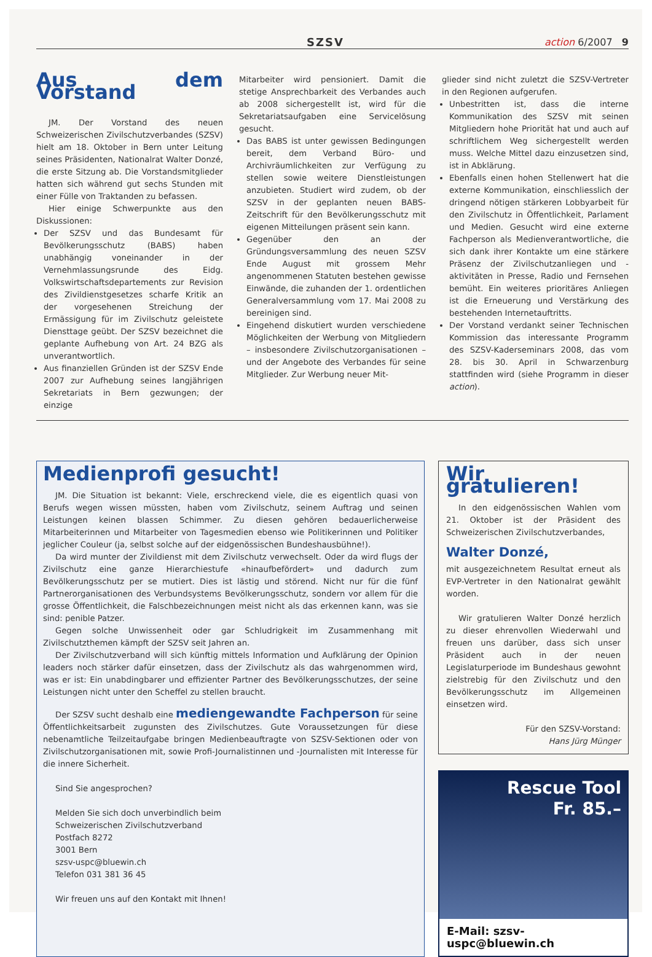SZSV action 6/2007 9
Aus dem Vorstand
JM. Der Vorstand des neuen Schweizerischen Zivilschutzverbandes (SZSV) hielt am 18. Oktober in Bern unter Leitung seines Präsidenten, Nationalrat Walter Donzé, die erste Sitzung ab. Die Vorstandsmitglieder hatten sich während gut sechs Stunden mit einer Fülle von Traktanden zu befassen.
Hier einige Schwerpunkte aus den Diskussionen:
Der SZSV und das Bundesamt für Bevölkerungsschutz (BABS) haben unabhängig voneinander in der Vernehmlassungsrunde des Eidg. Volkswirtschaftsdepartements zur Revision des Zivildienstgesetzes scharfe Kritik an der vorgesehenen Streichung der Ermässigung für im Zivilschutz geleistete Diensttage geübt. Der SZSV bezeichnet die geplante Aufhebung von Art. 24 BZG als unverantwortlich.
Aus finanziellen Gründen ist der SZSV Ende 2007 zur Aufhebung seines langjährigen Sekretariats in Bern gezwungen; der einzige
Mitarbeiter wird pensioniert. Damit die stetige Ansprechbarkeit des Verbandes auch ab 2008 sichergestellt ist, wird für die Sekretariatsaufgaben eine Servicelösung gesucht.
Das BABS ist unter gewissen Bedingungen bereit, dem Verband Büro- und Archivräumlichkeiten zur Verfügung zu stellen sowie weitere Dienstleistungen anzubieten. Studiert wird zudem, ob der SZSV in der geplanten neuen BABS-Zeitschrift für den Bevölkerungsschutz mit eigenen Mitteilungen präsent sein kann.
Gegenüber den an der Gründungsversammlung des neuen SZSV Ende August mit grossem Mehr angenommenen Statuten bestehen gewisse Einwände, die zuhanden der 1. ordentlichen Generalversammlung vom 17. Mai 2008 zu bereinigen sind.
Eingehend diskutiert wurden verschiedene Möglichkeiten der Werbung von Mitgliedern – insbesondere Zivilschutzorganisationen – und der Angebote des Verbandes für seine Mitglieder. Zur Werbung neuer Mit-
glieder sind nicht zuletzt die SZSV-Vertreter in den Regionen aufgerufen.
Unbestritten ist, dass die interne Kommunikation des SZSV mit seinen Mitgliedern hohe Priorität hat und auch auf schriftlichem Weg sichergestellt werden muss. Welche Mittel dazu einzusetzen sind, ist in Abklärung.
Ebenfalls einen hohen Stellenwert hat die externe Kommunikation, einschliesslich der dringend nötigen stärkeren Lobbyarbeit für den Zivilschutz in Öffentlichkeit, Parlament und Medien. Gesucht wird eine externe Fachperson als Medienverantwortliche, die sich dank ihrer Kontakte um eine stärkere Präsenz der Zivilschutzanliegen und -aktivitäten in Presse, Radio und Fernsehen bemüht. Ein weiteres prioritäres Anliegen ist die Erneuerung und Verstärkung des bestehenden Internetauftritts.
Der Vorstand verdankt seiner Technischen Kommission das interessante Programm des SZSV-Kaderseminars 2008, das vom 28. bis 30. April in Schwarzenburg stattfinden wird (siehe Programm in dieser action).
Medienprofi gesucht!
JM. Die Situation ist bekannt: Viele, erschreckend viele, die es eigentlich quasi von Berufs wegen wissen müssten, haben vom Zivilschutz, seinem Auftrag und seinen Leistungen keinen blassen Schimmer. Zu diesen gehören bedauerlicherweise Mitarbeiterinnen und Mitarbeiter von Tagesmedien ebenso wie Politikerinnen und Politiker jeglicher Couleur (ja, selbst solche auf der eidgenössischen Bundeshausbühne!).
Da wird munter der Zivildienst mit dem Zivilschutz verwechselt. Oder da wird flugs der Zivilschutz eine ganze Hierarchiestufe «hinaufbefördert» und dadurch zum Bevölkerungsschutz per se mutiert. Dies ist lästig und störend. Nicht nur für die fünf Partnerorganisationen des Verbundsystems Bevölkerungsschutz, sondern vor allem für die grosse Öffentlichkeit, die Falschbezeichnungen meist nicht als das erkennen kann, was sie sind: penible Patzer.
Gegen solche Unwissenheit oder gar Schludrigkeit im Zusammenhang mit Zivilschutzthemen kämpft der SZSV seit Jahren an.
Der Zivilschutzverband will sich künftig mittels Information und Aufklärung der Opinion leaders noch stärker dafür einsetzen, dass der Zivilschutz als das wahrgenommen wird, was er ist: Ein unabdingbarer und effizienter Partner des Bevölkerungsschutzes, der seine Leistungen nicht unter den Scheffel zu stellen braucht.
Der SZSV sucht deshalb eine mediengewandte Fachperson für seine Öffentlichkeitsarbeit zugunsten des Zivilschutzes. Gute Voraussetzungen für diese nebenamtliche Teilzeitaufgabe bringen Medienbeauftragte von SZSV-Sektionen oder von Zivilschutzorganisationen mit, sowie Profi-Journalistinnen und -Journalisten mit Interesse für die innere Sicherheit.
Sind Sie angesprochen?
Melden Sie sich doch unverbindlich beim
Schweizerischen Zivilschutzverband
Postfach 8272
3001 Bern
szsv-uspc@bluewin.ch
Telefon 031 381 36 45
Wir freuen uns auf den Kontakt mit Ihnen!
Wir gratulieren!
In den eidgenössischen Wahlen vom 21. Oktober ist der Präsident des Schweizerischen Zivilschutzverbandes,
Walter Donzé,
mit ausgezeichnetem Resultat erneut als EVP-Vertreter in den Nationalrat gewählt worden.
Wir gratulieren Walter Donzé herzlich zu dieser ehrenvollen Wiederwahl und freuen uns darüber, dass sich unser Präsident auch in der neuen Legislaturperiode im Bundeshaus gewohnt zielstrebig für den Zivilschutz und den Bevölkerungsschutz im Allgemeinen einsetzen wird.
Für den SZSV-Vorstand:
Hans Jürg Münger
Rescue Tool
Fr. 85.–
E-Mail: szsv-uspc@bluewin.ch